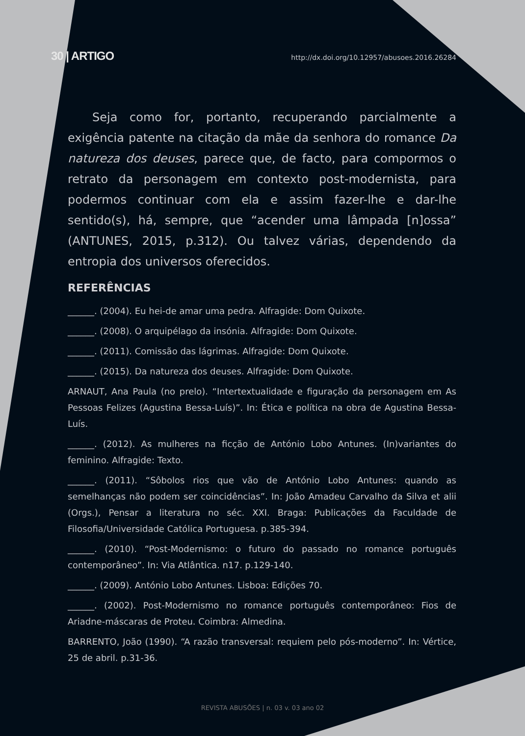30 | ARTIGO http://dx.doi.org/10.12957/abusoes.2016.26284
Seja como for, portanto, recuperando parcialmente a exigência patente na citação da mãe da senhora do romance Da natureza dos deuses, parece que, de facto, para compormos o retrato da personagem em contexto post-modernista, para podermos continuar com ela e assim fazer-lhe e dar-lhe sentido(s), há, sempre, que “acender uma lâmpada [n]ossa” (ANTUNES, 2015, p.312). Ou talvez várias, dependendo da entropia dos universos oferecidos.
REFERÊNCIAS
______. (2004). Eu hei-de amar uma pedra. Alfragide: Dom Quixote.
______. (2008). O arquipélago da insónia. Alfragide: Dom Quixote.
______. (2011). Comissão das lágrimas. Alfragide: Dom Quixote.
______. (2015). Da natureza dos deuses. Alfragide: Dom Quixote.
ARNAUT, Ana Paula (no prelo). “Intertextualidade e figuração da personagem em As Pessoas Felizes (Agustina Bessa-Luís)”. In: Ética e política na obra de Agustina Bessa-Luís.
______. (2012). As mulheres na ficção de António Lobo Antunes. (In)variantes do feminino. Alfragide: Texto.
______. (2011). “Sôbolos rios que vão de António Lobo Antunes: quando as semelhanças não podem ser coincidências”. In: João Amadeu Carvalho da Silva et alii (Orgs.), Pensar a literatura no séc. XXI. Braga: Publicações da Faculdade de Filosofia/Universidade Católica Portuguesa. p.385-394.
______. (2010). “Post-Modernismo: o futuro do passado no romance português contemporâneo”. In: Via Atlântica. n17. p.129-140.
______. (2009). António Lobo Antunes. Lisboa: Edições 70.
______. (2002). Post-Modernismo no romance português contemporâneo: Fios de Ariadne-máscaras de Proteu. Coimbra: Almedina.
BARRENTO, João (1990). “A razão transversal: requiem pelo pós-moderno”. In: Vértice, 25 de abril. p.31-36.
REVISTA ABUSÕES | n. 03 v. 03 ano 02